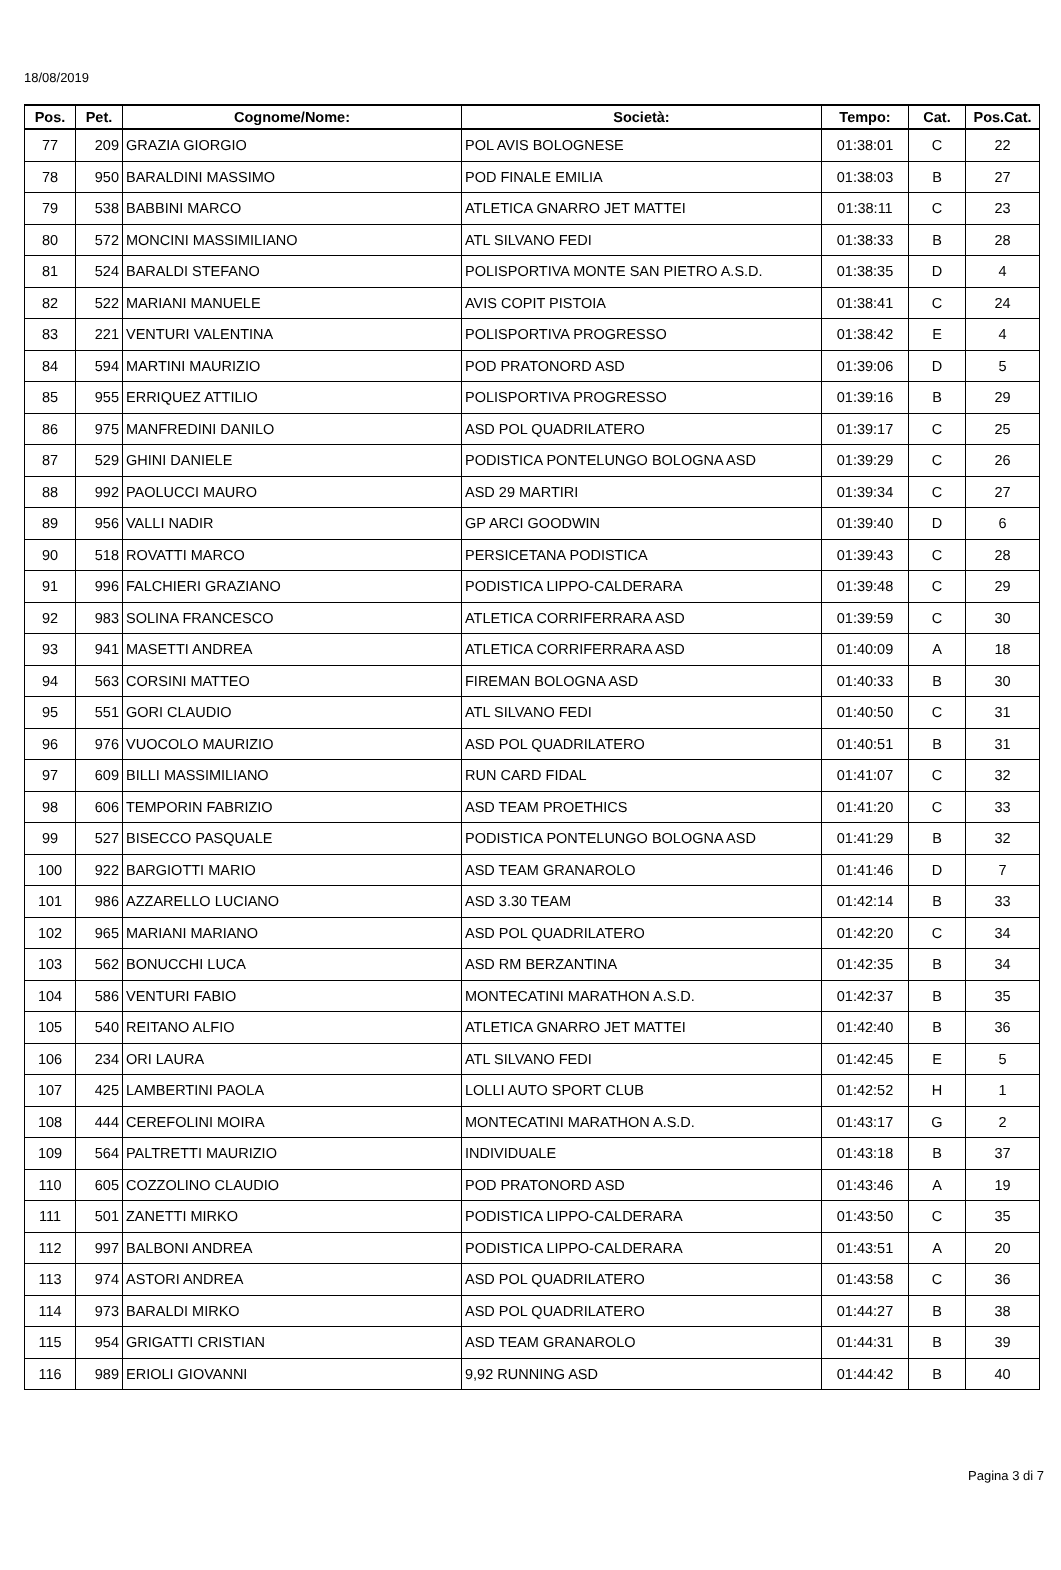18/08/2019
| Pos. | Pet. | Cognome/Nome: | Società: | Tempo: | Cat. | Pos.Cat. |
| --- | --- | --- | --- | --- | --- | --- |
| 77 | 209 | GRAZIA GIORGIO | POL AVIS BOLOGNESE | 01:38:01 | C | 22 |
| 78 | 950 | BARALDINI MASSIMO | POD FINALE EMILIA | 01:38:03 | B | 27 |
| 79 | 538 | BABBINI MARCO | ATLETICA GNARRO JET MATTEI | 01:38:11 | C | 23 |
| 80 | 572 | MONCINI MASSIMILIANO | ATL SILVANO FEDI | 01:38:33 | B | 28 |
| 81 | 524 | BARALDI STEFANO | POLISPORTIVA MONTE SAN PIETRO A.S.D. | 01:38:35 | D | 4 |
| 82 | 522 | MARIANI MANUELE | AVIS COPIT PISTOIA | 01:38:41 | C | 24 |
| 83 | 221 | VENTURI VALENTINA | POLISPORTIVA PROGRESSO | 01:38:42 | E | 4 |
| 84 | 594 | MARTINI MAURIZIO | POD PRATONORD ASD | 01:39:06 | D | 5 |
| 85 | 955 | ERRIQUEZ ATTILIO | POLISPORTIVA PROGRESSO | 01:39:16 | B | 29 |
| 86 | 975 | MANFREDINI DANILO | ASD POL QUADRILATERO | 01:39:17 | C | 25 |
| 87 | 529 | GHINI DANIELE | PODISTICA PONTELUNGO BOLOGNA ASD | 01:39:29 | C | 26 |
| 88 | 992 | PAOLUCCI MAURO | ASD 29 MARTIRI | 01:39:34 | C | 27 |
| 89 | 956 | VALLI NADIR | GP ARCI GOODWIN | 01:39:40 | D | 6 |
| 90 | 518 | ROVATTI MARCO | PERSICETANA PODISTICA | 01:39:43 | C | 28 |
| 91 | 996 | FALCHIERI GRAZIANO | PODISTICA LIPPO-CALDERARA | 01:39:48 | C | 29 |
| 92 | 983 | SOLINA FRANCESCO | ATLETICA CORRIFERRARA ASD | 01:39:59 | C | 30 |
| 93 | 941 | MASETTI ANDREA | ATLETICA CORRIFERRARA ASD | 01:40:09 | A | 18 |
| 94 | 563 | CORSINI MATTEO | FIREMAN BOLOGNA ASD | 01:40:33 | B | 30 |
| 95 | 551 | GORI CLAUDIO | ATL SILVANO FEDI | 01:40:50 | C | 31 |
| 96 | 976 | VUOCOLO MAURIZIO | ASD POL QUADRILATERO | 01:40:51 | B | 31 |
| 97 | 609 | BILLI MASSIMILIANO | RUN CARD FIDAL | 01:41:07 | C | 32 |
| 98 | 606 | TEMPORIN FABRIZIO | ASD TEAM PROETHICS | 01:41:20 | C | 33 |
| 99 | 527 | BISECCO PASQUALE | PODISTICA PONTELUNGO BOLOGNA ASD | 01:41:29 | B | 32 |
| 100 | 922 | BARGIOTTI MARIO | ASD TEAM GRANAROLO | 01:41:46 | D | 7 |
| 101 | 986 | AZZARELLO LUCIANO | ASD 3.30 TEAM | 01:42:14 | B | 33 |
| 102 | 965 | MARIANI MARIANO | ASD POL QUADRILATERO | 01:42:20 | C | 34 |
| 103 | 562 | BONUCCHI LUCA | ASD RM BERZANTINA | 01:42:35 | B | 34 |
| 104 | 586 | VENTURI FABIO | MONTECATINI MARATHON A.S.D. | 01:42:37 | B | 35 |
| 105 | 540 | REITANO ALFIO | ATLETICA GNARRO JET MATTEI | 01:42:40 | B | 36 |
| 106 | 234 | ORI LAURA | ATL SILVANO FEDI | 01:42:45 | E | 5 |
| 107 | 425 | LAMBERTINI PAOLA | LOLLI AUTO SPORT CLUB | 01:42:52 | H | 1 |
| 108 | 444 | CEREFOLINI MOIRA | MONTECATINI MARATHON A.S.D. | 01:43:17 | G | 2 |
| 109 | 564 | PALTRETTI MAURIZIO | INDIVIDUALE | 01:43:18 | B | 37 |
| 110 | 605 | COZZOLINO CLAUDIO | POD PRATONORD ASD | 01:43:46 | A | 19 |
| 111 | 501 | ZANETTI MIRKO | PODISTICA LIPPO-CALDERARA | 01:43:50 | C | 35 |
| 112 | 997 | BALBONI ANDREA | PODISTICA LIPPO-CALDERARA | 01:43:51 | A | 20 |
| 113 | 974 | ASTORI ANDREA | ASD POL QUADRILATERO | 01:43:58 | C | 36 |
| 114 | 973 | BARALDI MIRKO | ASD POL QUADRILATERO | 01:44:27 | B | 38 |
| 115 | 954 | GRIGATTI CRISTIAN | ASD TEAM GRANAROLO | 01:44:31 | B | 39 |
| 116 | 989 | ERIOLI GIOVANNI | 9,92 RUNNING ASD | 01:44:42 | B | 40 |
Pagina 3 di 7